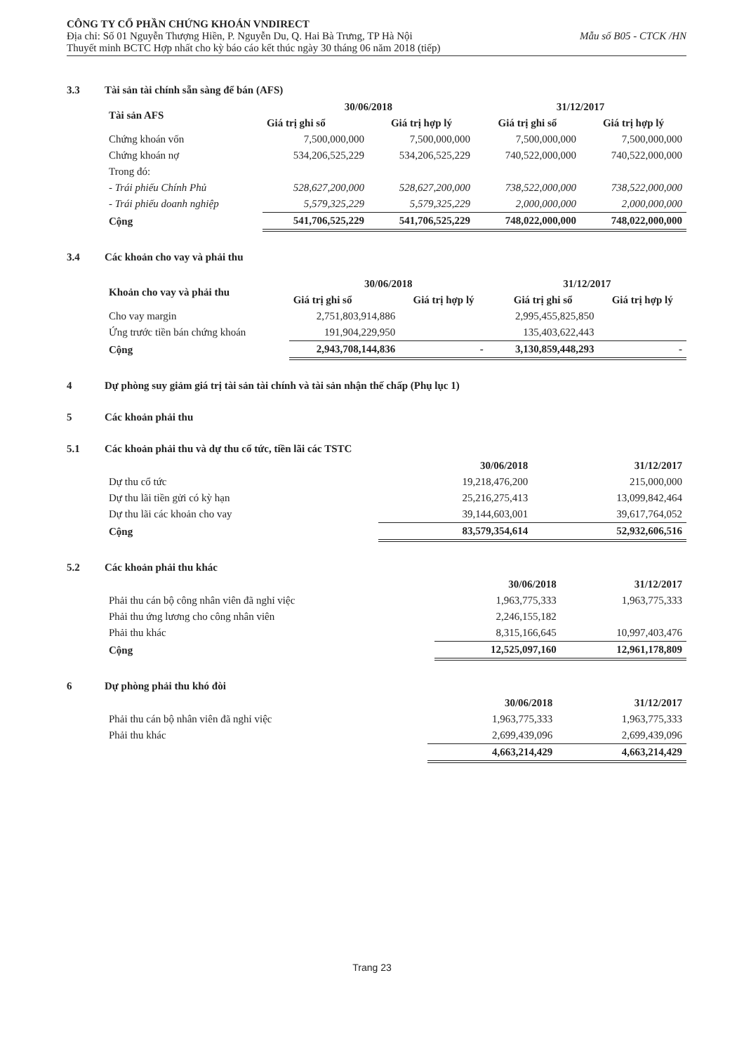CÔNG TY CỔ PHẦN CHỨNG KHOÁN VNDIRECT
Địa chỉ: Số 01 Nguyễn Thượng Hiền, P. Nguyễn Du, Q. Hai Bà Trưng, TP Hà Nội Mẫu số B05 - CTCK /HN
Thuyết minh BCTC Hợp nhất cho kỳ báo cáo kết thúc ngày 30 tháng 06 năm 2018 (tiếp)
3.3 Tài sản tài chính sẵn sàng để bán (AFS)
| Tài sản AFS | 30/06/2018 | | 31/12/2017 | |
| --- | --- | --- | --- | --- |
| | Giá trị ghi sổ | Giá trị hợp lý | Giá trị ghi sổ | Giá trị hợp lý |
| Chứng khoán vốn | 7,500,000,000 | 7,500,000,000 | 7,500,000,000 | 7,500,000,000 |
| Chứng khoán nợ | 534,206,525,229 | 534,206,525,229 | 740,522,000,000 | 740,522,000,000 |
| Trong đó: | | | | |
| - Trái phiếu Chính Phủ | 528,627,200,000 | 528,627,200,000 | 738,522,000,000 | 738,522,000,000 |
| - Trái phiếu doanh nghiệp | 5,579,325,229 | 5,579,325,229 | 2,000,000,000 | 2,000,000,000 |
| Cộng | 541,706,525,229 | 541,706,525,229 | 748,022,000,000 | 748,022,000,000 |
3.4 Các khoản cho vay và phải thu
| Khoản cho vay và phải thu | 30/06/2018 | | 31/12/2017 | |
| --- | --- | --- | --- | --- |
| | Giá trị ghi sổ | Giá trị hợp lý | Giá trị ghi sổ | Giá trị hợp lý |
| Cho vay margin | 2,751,803,914,886 | | 2,995,455,825,850 | |
| Ứng trước tiền bán chứng khoán | 191,904,229,950 | | 135,403,622,443 | |
| Cộng | 2,943,708,144,836 | - | 3,130,859,448,293 | - |
4 Dự phòng suy giảm giá trị tài sản tài chính và tài sản nhận thế chấp (Phụ lục 1)
5 Các khoản phải thu
5.1 Các khoản phải thu và dự thu cổ tức, tiền lãi các TSTC
| | 30/06/2018 | 31/12/2017 |
| --- | --- | --- |
| Dự thu cổ tức | 19,218,476,200 | 215,000,000 |
| Dự thu lãi tiền gửi có kỳ hạn | 25,216,275,413 | 13,099,842,464 |
| Dự thu lãi các khoản cho vay | 39,144,603,001 | 39,617,764,052 |
| Cộng | 83,579,354,614 | 52,932,606,516 |
5.2 Các khoản phải thu khác
| | 30/06/2018 | 31/12/2017 |
| --- | --- | --- |
| Phải thu cán bộ công nhân viên đã nghỉ việc | 1,963,775,333 | 1,963,775,333 |
| Phải thu ứng lương cho công nhân viên | 2,246,155,182 | |
| Phải thu khác | 8,315,166,645 | 10,997,403,476 |
| Cộng | 12,525,097,160 | 12,961,178,809 |
6 Dự phòng phải thu khó đòi
| | 30/06/2018 | 31/12/2017 |
| --- | --- | --- |
| Phải thu cán bộ nhân viên đã nghỉ việc | 1,963,775,333 | 1,963,775,333 |
| Phải thu khác | 2,699,439,096 | 2,699,439,096 |
| | 4,663,214,429 | 4,663,214,429 |
Trang 23